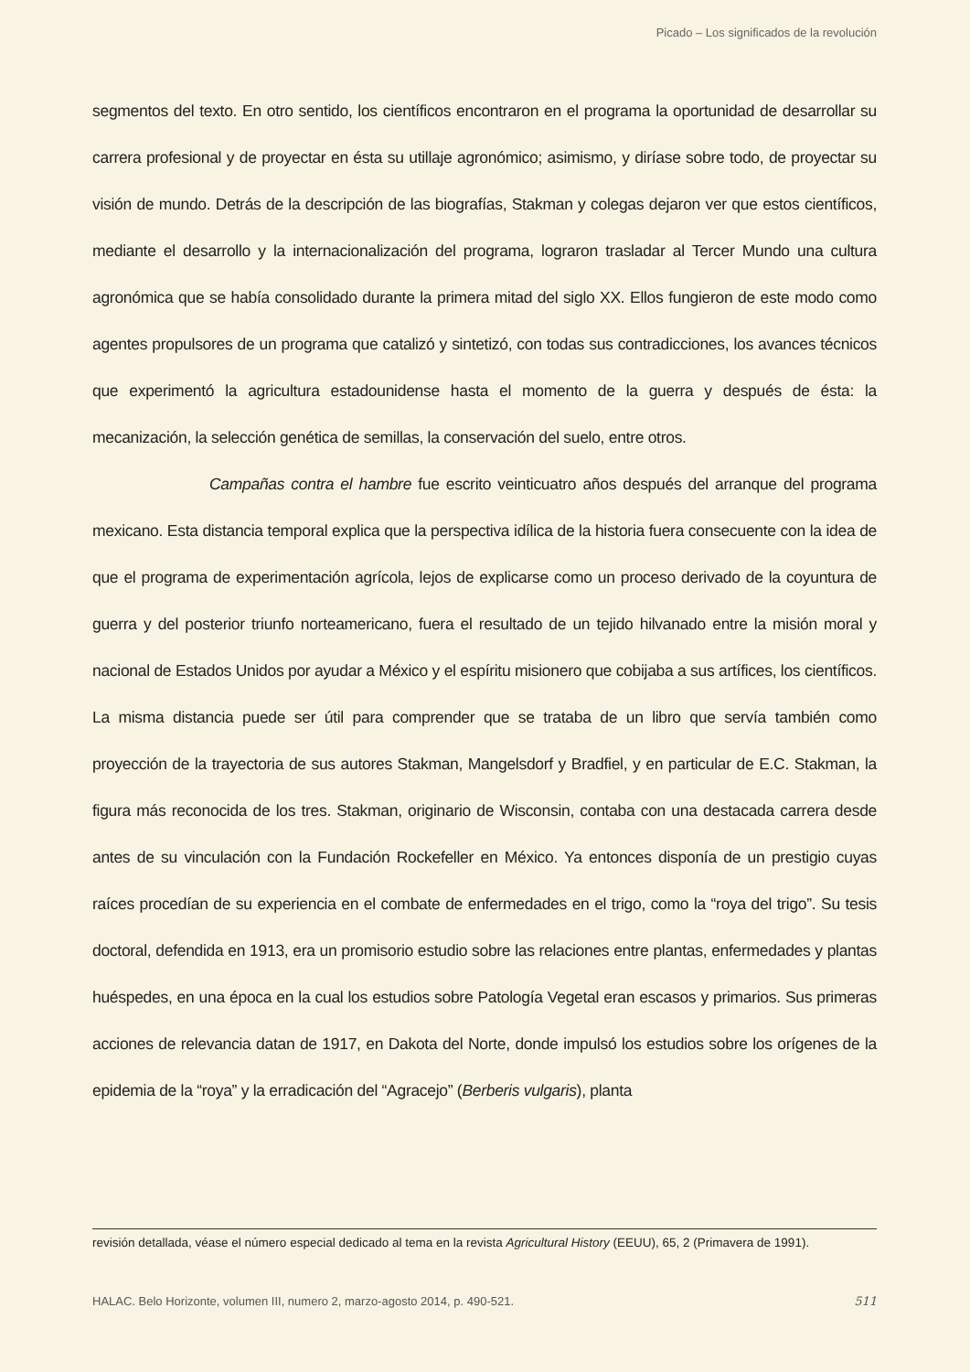Picado – Los significados de la revolución
segmentos del texto. En otro sentido, los científicos encontraron en el programa la oportunidad de desarrollar su carrera profesional y de proyectar en ésta su utillaje agronómico; asimismo, y diríase sobre todo, de proyectar su visión de mundo. Detrás de la descripción de las biografías, Stakman y colegas dejaron ver que estos científicos, mediante el desarrollo y la internacionalización del programa, lograron trasladar al Tercer Mundo una cultura agronómica que se había consolidado durante la primera mitad del siglo XX. Ellos fungieron de este modo como agentes propulsores de un programa que catalizó y sintetizó, con todas sus contradicciones, los avances técnicos que experimentó la agricultura estadounidense hasta el momento de la guerra y después de ésta: la mecanización, la selección genética de semillas, la conservación del suelo, entre otros.
Campañas contra el hambre fue escrito veinticuatro años después del arranque del programa mexicano. Esta distancia temporal explica que la perspectiva idílica de la historia fuera consecuente con la idea de que el programa de experimentación agrícola, lejos de explicarse como un proceso derivado de la coyuntura de guerra y del posterior triunfo norteamericano, fuera el resultado de un tejido hilvanado entre la misión moral y nacional de Estados Unidos por ayudar a México y el espíritu misionero que cobijaba a sus artífices, los científicos. La misma distancia puede ser útil para comprender que se trataba de un libro que servía también como proyección de la trayectoria de sus autores Stakman, Mangelsdorf y Bradfiel, y en particular de E.C. Stakman, la figura más reconocida de los tres. Stakman, originario de Wisconsin, contaba con una destacada carrera desde antes de su vinculación con la Fundación Rockefeller en México. Ya entonces disponía de un prestigio cuyas raíces procedían de su experiencia en el combate de enfermedades en el trigo, como la “roya del trigo”. Su tesis doctoral, defendida en 1913, era un promisorio estudio sobre las relaciones entre plantas, enfermedades y plantas huéspedes, en una época en la cual los estudios sobre Patología Vegetal eran escasos y primarios. Sus primeras acciones de relevancia datan de 1917, en Dakota del Norte, donde impulsó los estudios sobre los orígenes de la epidemia de la “roya” y la erradicación del “Agracejo” (Berberis vulgaris), planta
revisión detallada, véase el número especial dedicado al tema en la revista Agricultural History (EEUU), 65, 2 (Primavera de 1991).
HALAC. Belo Horizonte, volumen III, numero 2, marzo-agosto 2014, p. 490-521. 511